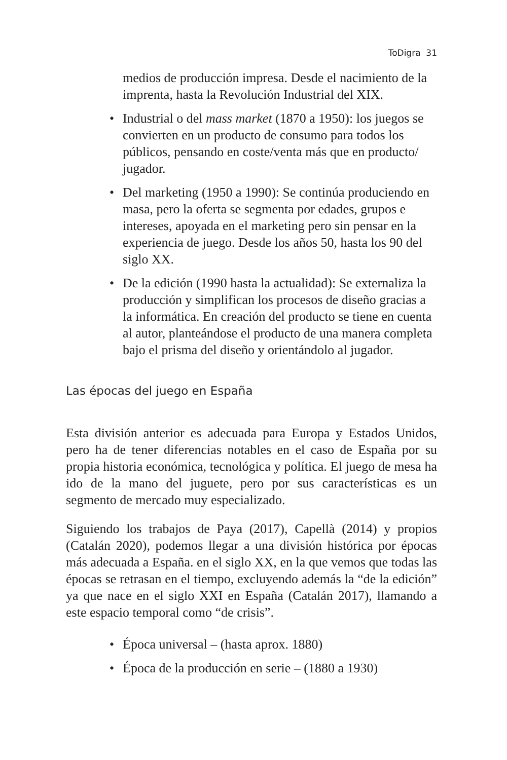ToDigra 31
medios de producción impresa. Desde el nacimiento de la imprenta, hasta la Revolución Industrial del XIX.
• Industrial o del mass market (1870 a 1950): los juegos se convierten en un producto de consumo para todos los públicos, pensando en coste/venta más que en producto/ jugador.
• Del marketing (1950 a 1990): Se continúa produciendo en masa, pero la oferta se segmenta por edades, grupos e intereses, apoyada en el marketing pero sin pensar en la experiencia de juego. Desde los años 50, hasta los 90 del siglo XX.
• De la edición (1990 hasta la actualidad): Se externaliza la producción y simplifican los procesos de diseño gracias a la informática. En creación del producto se tiene en cuenta al autor, planteándose el producto de una manera completa bajo el prisma del diseño y orientándolo al jugador.
Las épocas del juego en España
Esta división anterior es adecuada para Europa y Estados Unidos, pero ha de tener diferencias notables en el caso de España por su propia historia económica, tecnológica y política. El juego de mesa ha ido de la mano del juguete, pero por sus características es un segmento de mercado muy especializado.
Siguiendo los trabajos de Paya (2017), Capellà (2014) y propios (Catalán 2020), podemos llegar a una división histórica por épocas más adecuada a España. en el siglo XX, en la que vemos que todas las épocas se retrasan en el tiempo, excluyendo además la “de la edición” ya que nace en el siglo XXI en España (Catalán 2017), llamando a este espacio temporal como “de crisis”.
• Época universal – (hasta aprox. 1880)
• Época de la producción en serie – (1880 a 1930)